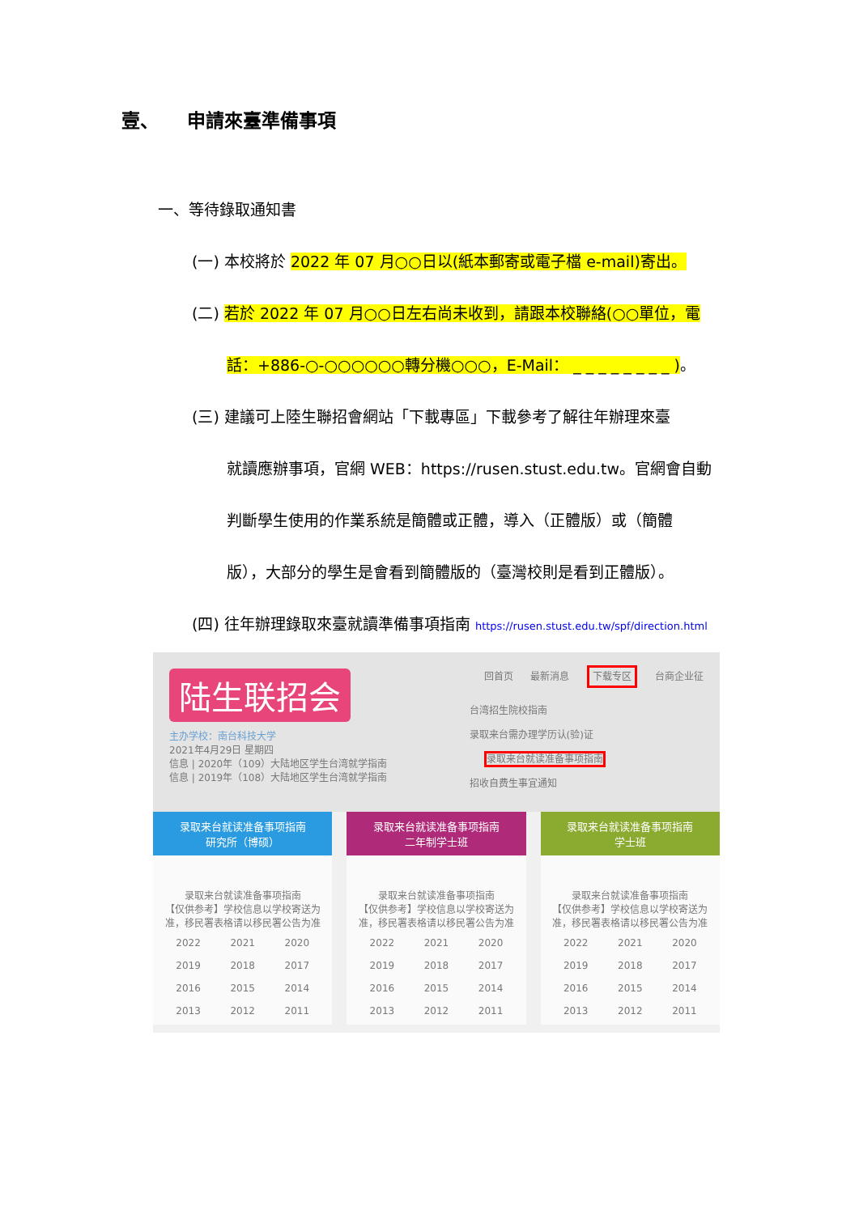壹、　　申請來臺準備事項
一、等待錄取通知書
(一) 本校將於 2022 年 07 月○○日以(紙本郵寄或電子檔 e-mail)寄出。
(二) 若於 2022 年 07 月○○日左右尚未收到，請跟本校聯絡(○○單位，電
話：+886-○-○○○○○○轉分機○○○，E-Mail： _ _ _ _ _ _ _ _ )。
(三) 建議可上陸生聯招會網站「下載專區」下載參考了解往年辦理來臺
就讀應辦事項，官網 WEB：https://rusen.stust.edu.tw。官網會自動
判斷學生使用的作業系統是簡體或正體，導入（正體版）或（簡體
版），大部分的學生是會看到簡體版的（臺灣校則是看到正體版）。
(四) 往年辦理錄取來臺就讀準備事項指南 https://rusen.stust.edu.tw/spf/direction.html
陆生联招会
主办学校：南台科技大学
2021年4月29日 星期四
信息 | 2020年（109）大陆地区学生台湾就学指南
信息 | 2019年（108）大陆地区学生台湾就学指南
回首页 最新消息 下载专区 台商企业征
台湾招生院校指南
录取来台需办理学历认(验)证
录取来台就读准备事项指南
招收自费生事宜通知
录取来台就读准备事项指南
研究所（博硕）
录取来台就读准备事项指南
【仅供参考】学校信息以学校寄送为准，移民署表格请以移民署公告为准
2022 2021 2020 2019 2018 2017 2016 2015 2014 2013 2012 2011
录取来台就读准备事项指南
二年制学士班
录取来台就读准备事项指南
【仅供参考】学校信息以学校寄送为准，移民署表格请以移民署公告为准
2022 2021 2020 2019 2018 2017 2016 2015 2014 2013 2012 2011
录取来台就读准备事项指南
学士班
录取来台就读准备事项指南
【仅供参考】学校信息以学校寄送为准，移民署表格请以移民署公告为准
2022 2021 2020 2019 2018 2017 2016 2015 2014 2013 2012 2011